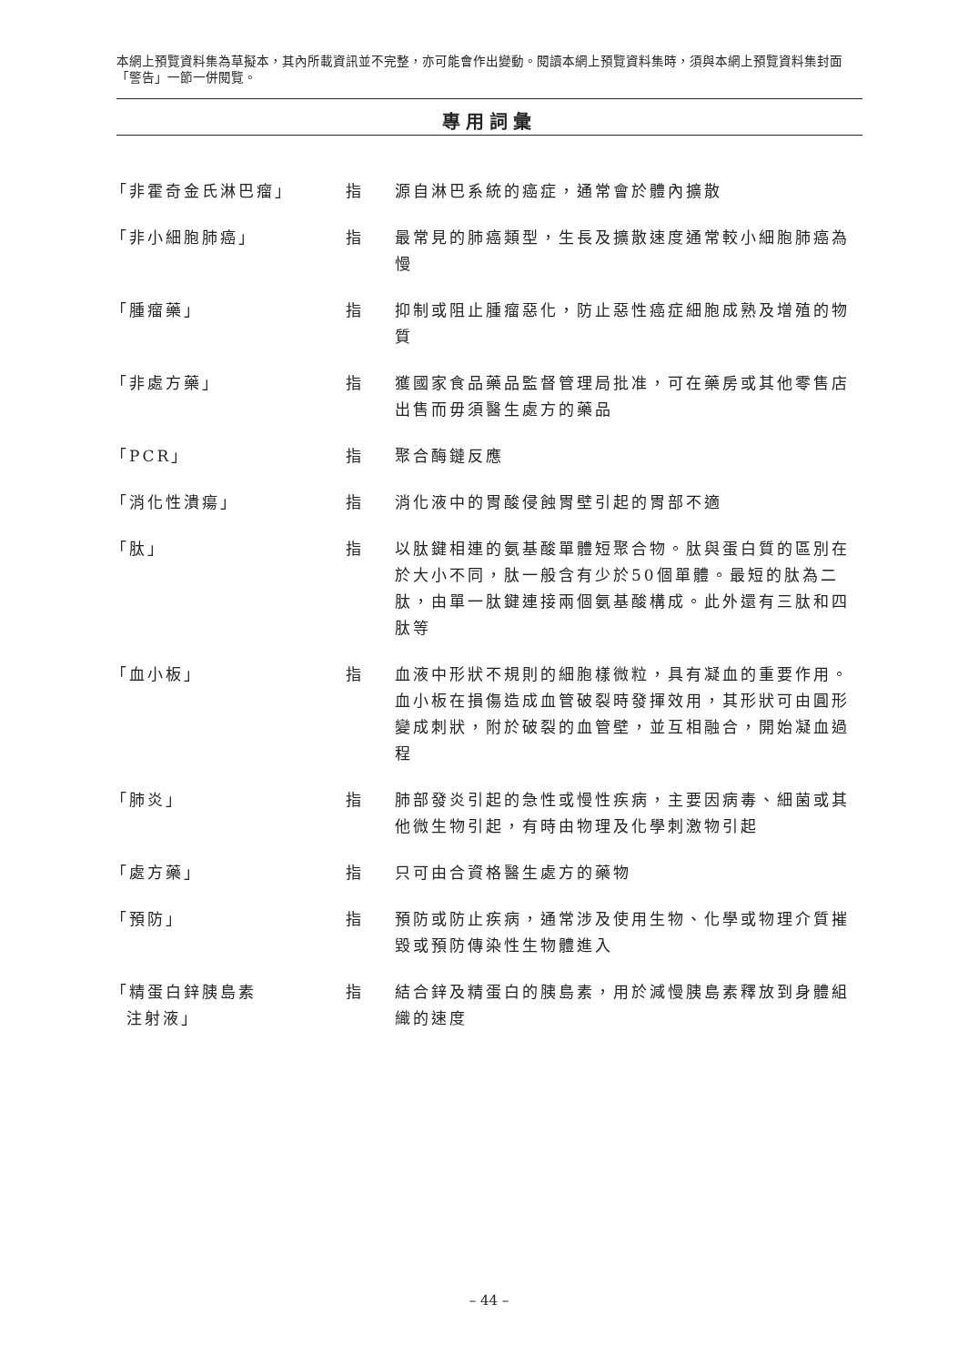本網上預覽資料集為草擬本，其內所載資訊並不完整，亦可能會作出變動。閱讀本網上預覽資料集時，須與本網上預覽資料集封面「警告」一節一併閱覽。
專用詞彙
| 「非霍奇金氏淋巴瘤」 | 指 | 源自淋巴系統的癌症，通常會於體內擴散 |
| 「非小細胞肺癌」 | 指 | 最常見的肺癌類型，生長及擴散速度通常較小細胞肺癌為慢 |
| 「腫瘤藥」 | 指 | 抑制或阻止腫瘤惡化，防止惡性癌症細胞成熟及增殖的物質 |
| 「非處方藥」 | 指 | 獲國家食品藥品監督管理局批准，可在藥房或其他零售店出售而毋須醫生處方的藥品 |
| 「PCR」 | 指 | 聚合酶鏈反應 |
| 「消化性潰瘍」 | 指 | 消化液中的胃酸侵蝕胃壁引起的胃部不適 |
| 「肽」 | 指 | 以肽鍵相連的氨基酸單體短聚合物。肽與蛋白質的區別在於大小不同，肽一般含有少於50個單體。最短的肽為二肽，由單一肽鍵連接兩個氨基酸構成。此外還有三肽和四肽等 |
| 「血小板」 | 指 | 血液中形狀不規則的細胞樣微粒，具有凝血的重要作用。血小板在損傷造成血管破裂時發揮效用，其形狀可由圓形變成刺狀，附於破裂的血管壁，並互相融合，開始凝血過程 |
| 「肺炎」 | 指 | 肺部發炎引起的急性或慢性疾病，主要因病毒、細菌或其他微生物引起，有時由物理及化學刺激物引起 |
| 「處方藥」 | 指 | 只可由合資格醫生處方的藥物 |
| 「預防」 | 指 | 預防或防止疾病，通常涉及使用生物、化學或物理介質摧毀或預防傳染性生物體進入 |
| 「精蛋白鋅胰島素 注射液」 | 指 | 結合鋅及精蛋白的胰島素，用於減慢胰島素釋放到身體組織的速度 |
– 44 –